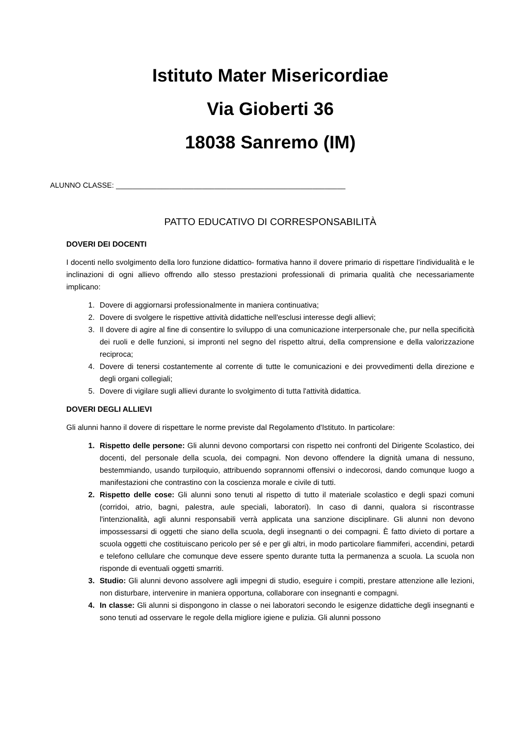Istituto Mater Misericordiae
Via Gioberti 36
18038 Sanremo (IM)
ALUNNO CLASSE: ________________________________________________________
PATTO EDUCATIVO DI CORRESPONSABILITÀ
DOVERI DEI DOCENTI
I docenti nello svolgimento della loro funzione didattico- formativa hanno il dovere primario di rispettare l'individualità e le inclinazioni di ogni allievo offrendo allo stesso prestazioni professionali di primaria qualità che necessariamente implicano:
Dovere di aggiornarsi professionalmente in maniera continuativa;
Dovere di svolgere le rispettive attività didattiche nell'esclusi interesse degli allievi;
Il dovere di agire al fine di consentire lo sviluppo di una comunicazione interpersonale che, pur nella specificità dei ruoli e delle funzioni, si impronti nel segno del rispetto altrui, della comprensione e della valorizzazione reciproca;
Dovere di tenersi costantemente al corrente di tutte le comunicazioni e dei provvedimenti della direzione e degli organi collegiali;
Dovere di vigilare sugli allievi durante lo svolgimento di tutta l'attività didattica.
DOVERI DEGLI ALLIEVI
Gli alunni hanno il dovere di rispettare le norme previste dal Regolamento d'Istituto. In particolare:
Rispetto delle persone: Gli alunni devono comportarsi con rispetto nei confronti del Dirigente Scolastico, dei docenti, del personale della scuola, dei compagni. Non devono offendere la dignità umana di nessuno, bestemmiando, usando turpiloquio, attribuendo soprannomi offensivi o indecorosi, dando comunque luogo a manifestazioni che contrastino con la coscienza morale e civile di tutti.
Rispetto delle cose: Gli alunni sono tenuti al rispetto di tutto il materiale scolastico e degli spazi comuni (corridoi, atrio, bagni, palestra, aule speciali, laboratori). In caso di danni, qualora si riscontrasse l'intenzionalità, agli alunni responsabili verrà applicata una sanzione disciplinare. Gli alunni non devono impossessarsi di oggetti che siano della scuola, degli insegnanti o dei compagni. È fatto divieto di portare a scuola oggetti che costituiscano pericolo per sé e per gli altri, in modo particolare fiammiferi, accendini, petardi e telefono cellulare che comunque deve essere spento durante tutta la permanenza a scuola. La scuola non risponde di eventuali oggetti smarriti.
Studio: Gli alunni devono assolvere agli impegni di studio, eseguire i compiti, prestare attenzione alle lezioni, non disturbare, intervenire in maniera opportuna, collaborare con insegnanti e compagni.
In classe: Gli alunni si dispongono in classe o nei laboratori secondo le esigenze didattiche degli insegnanti e sono tenuti ad osservare le regole della migliore igiene e pulizia. Gli alunni possono